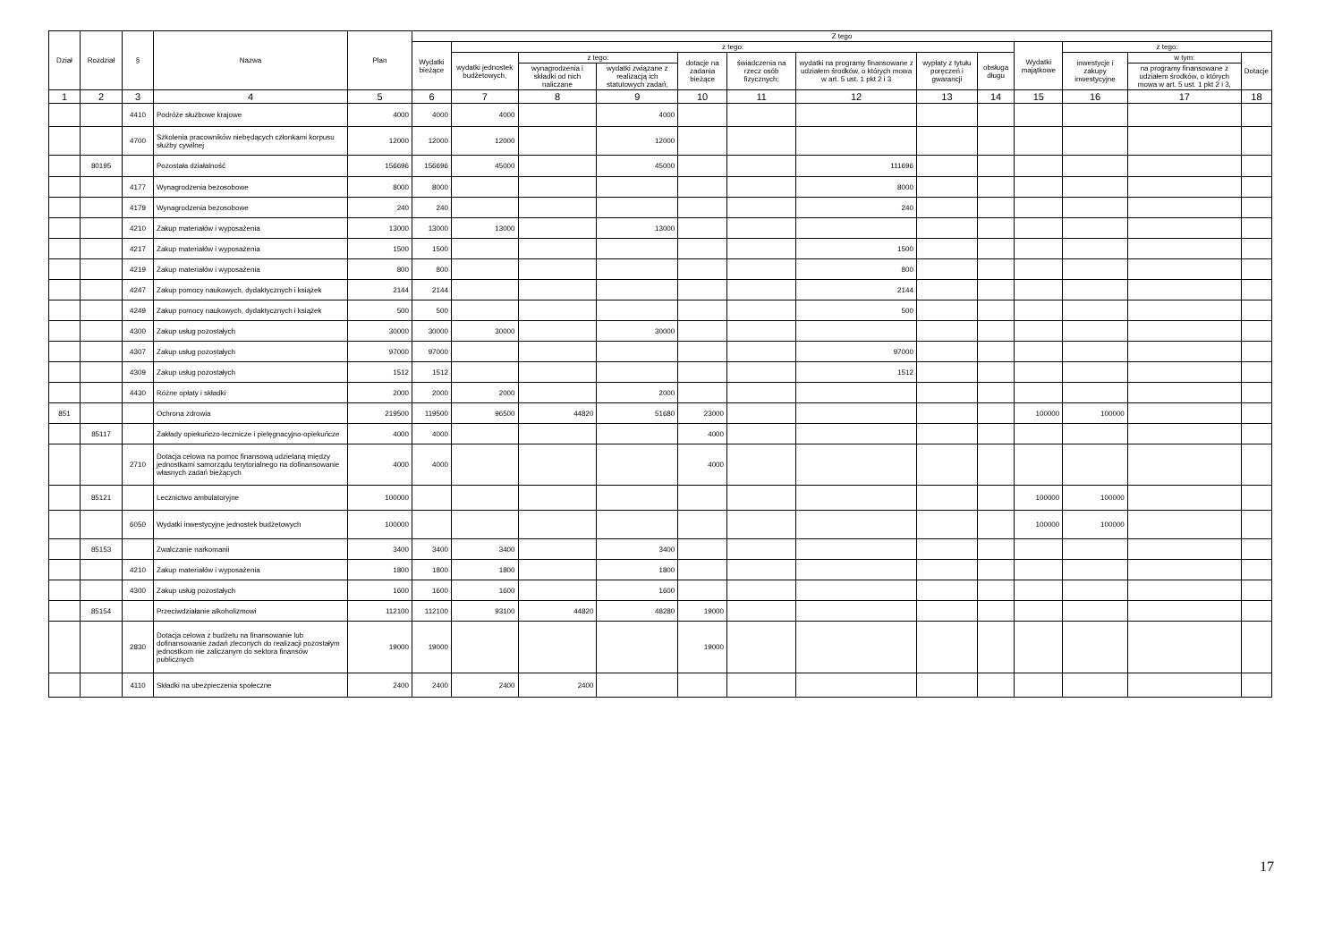| Dział | Rozdział | § | Nazwa | Plan | Z tego | | | | | | | | | | | | |
| --- | --- | --- | --- | --- | --- | --- | --- | --- | --- | --- | --- | --- | --- | --- | --- | --- | --- |
| | | | | | Wydatki bieżące | z tego: | | | | | | | | Wydatki majątkowe | z tego: | | |
| | | | | | | wydatki jednostek budżetowych, | z tego: | | dotacje na zadania bieżące | świadczenia na rzecz osób fizycznych; | wydatki na programy finansowane z udziałem środków, o których mowa w art. 5 ust. 1 pkt 2 i 3 | wypłaty z tytułu poręczeń i gwarancji | obsługa długu | | inwestycje i zakupy inwestycyjne | w tym: | Dotacje |
| | | | | | | | wynagrodzenia i składki od nich naliczane | wydatki związane z realizacją ich statutowych zadań; | | | | | | | | na programy finansowane z udziałem środków, o których mowa w art. 5 ust. 1 pkt 2 i 3, | |
| 1 | 2 | 3 | 4 | 5 | 6 | 7 | 8 | 9 | 10 | 11 | 12 | 13 | 14 | 15 | 16 | 17 | 18 |
| | | 4410 | Podróże służbowe krajowe | 4000 | 4000 | 4000 | | 4000 | | | | | | | | | |
| | | 4700 | Szkolenia pracowników niebędących członkami korpusu służby cywilnej | 12000 | 12000 | 12000 | | 12000 | | | | | | | | | |
| | 80195 | | Pozostała działalność | 156696 | 156696 | 45000 | | 45000 | | | 111696 | | | | | | |
| | | 4177 | Wynagrodzenia bezosobowe | 8000 | 8000 | | | | | | 8000 | | | | | | |
| | | 4179 | Wynagrodzenia bezosobowe | 240 | 240 | | | | | | 240 | | | | | | |
| | | 4210 | Zakup materiałów i wyposażenia | 13000 | 13000 | 13000 | | 13000 | | | | | | | | | |
| | | 4217 | Zakup materiałów i wyposażenia | 1500 | 1500 | | | | | | 1500 | | | | | | |
| | | 4219 | Zakup materiałów i wyposażenia | 800 | 800 | | | | | | 800 | | | | | | |
| | | 4247 | Zakup pomocy naukowych, dydaktycznych i książek | 2144 | 2144 | | | | | | 2144 | | | | | | |
| | | 4249 | Zakup pomocy naukowych, dydaktycznych i książek | 500 | 500 | | | | | | 500 | | | | | | |
| | | 4300 | Zakup usług pozostałych | 30000 | 30000 | 30000 | | 30000 | | | | | | | | | |
| | | 4307 | Zakup usług pozostałych | 97000 | 97000 | | | | | | 97000 | | | | | | |
| | | 4309 | Zakup usług pozostałych | 1512 | 1512 | | | | | | 1512 | | | | | | |
| | | 4430 | Różne opłaty i składki | 2000 | 2000 | 2000 | | 2000 | | | | | | | | | |
| 851 | | | Ochrona zdrowia | 219500 | 119500 | 96500 | 44820 | 51680 | 23000 | | | | | 100000 | 100000 | | |
| | 85117 | | Zakłady opiekuńczo-lecznicze i pielęgnacyjno-opiekuńcze | 4000 | 4000 | | | | 4000 | | | | | | | | |
| | | 2710 | Dotacja celowa na pomoc finansową udzielaną między jednostkami samorządu terytorialnego na dofinansowanie własnych zadań bieżących | 4000 | 4000 | | | | 4000 | | | | | | | | |
| | 85121 | | Lecznictwo ambulatoryjne | 100000 | | | | | | | | | | 100000 | 100000 | | |
| | | 6050 | Wydatki inwestycyjne jednostek budżetowych | 100000 | | | | | | | | | | 100000 | 100000 | | |
| | 85153 | | Zwalczanie narkomanii | 3400 | 3400 | 3400 | | 3400 | | | | | | | | | |
| | | 4210 | Zakup materiałów i wyposażenia | 1800 | 1800 | 1800 | | 1800 | | | | | | | | | |
| | | 4300 | Zakup usług pozostałych | 1600 | 1600 | 1600 | | 1600 | | | | | | | | | |
| | 85154 | | Przeciwdziałanie alkoholizmowi | 112100 | 112100 | 93100 | 44820 | 48280 | 19000 | | | | | | | | |
| | | 2830 | Dotacja celowa z budżetu na finansowanie lub dofinansowanie zadań zleconych do realizacji pozostałym jednostkom nie zaliczanym do sektora finansów publicznych | 19000 | 19000 | | | | 19000 | | | | | | | | |
| | | 4110 | Składki na ubezpieczenia społeczne | 2400 | 2400 | 2400 | 2400 | | | | | | | | | | |
17